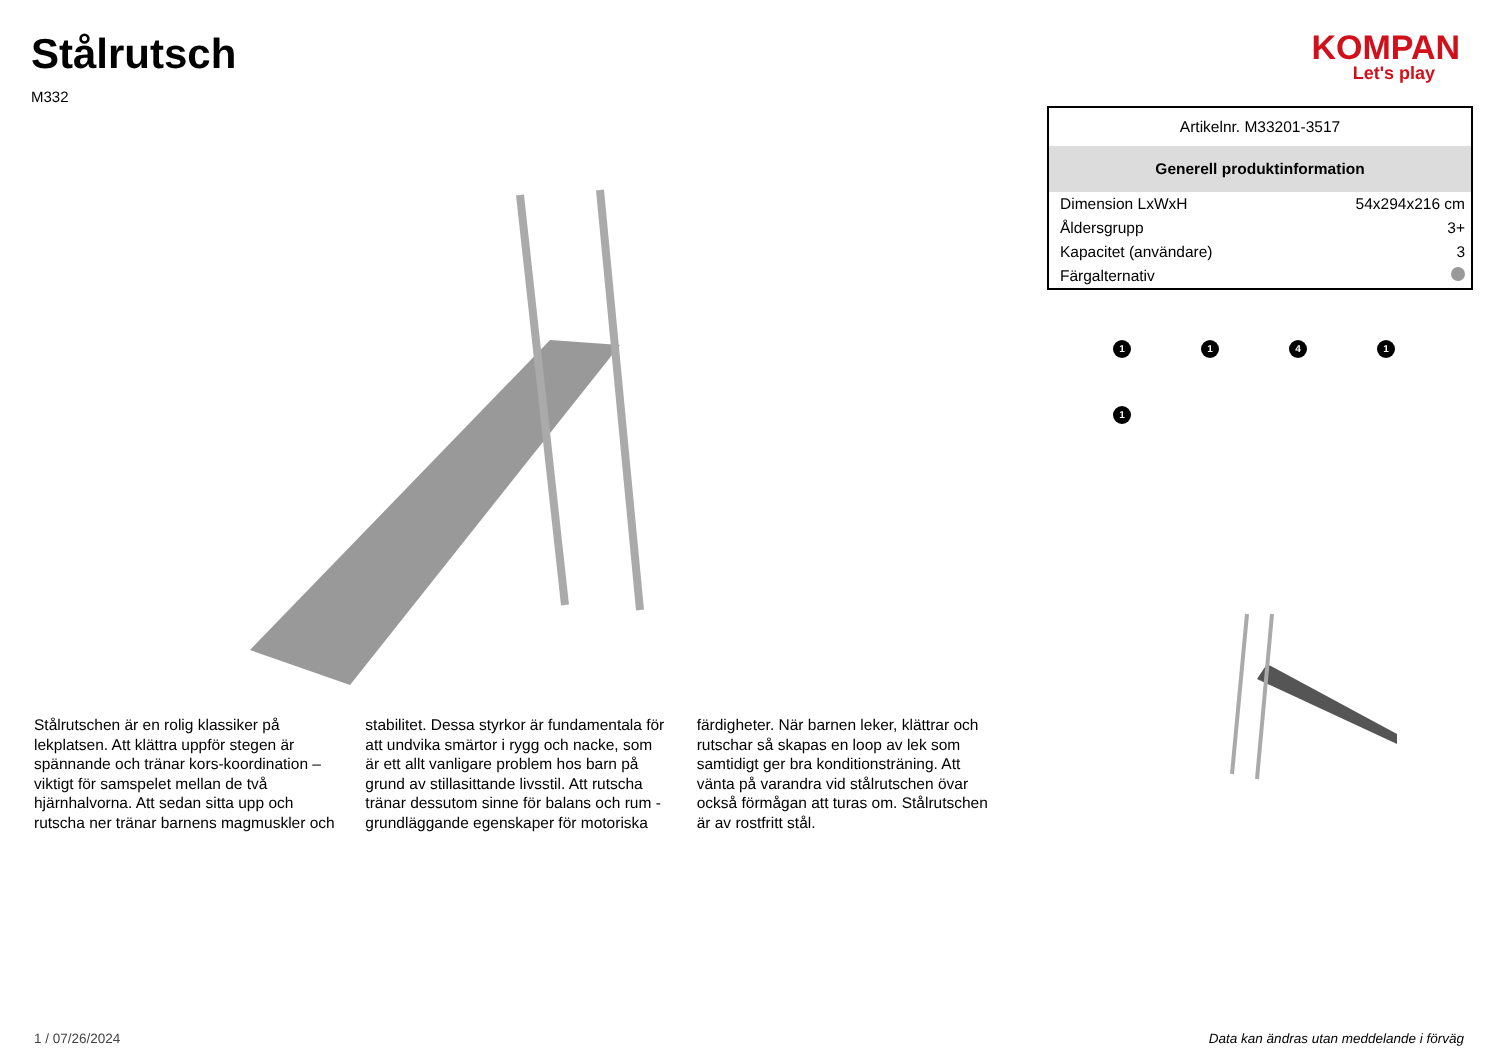Stålrutsch
M332
KOMPAN
Let's play
Stålrutschen är en rolig klassiker på lekplatsen. Att klättra uppför stegen är spännande och tränar kors-koordination – viktigt för samspelet mellan de två hjärnhalvorna. Att sedan sitta upp och rutscha ner tränar barnens magmuskler och stabilitet. Dessa styrkor är fundamentala för att undvika smärtor i rygg och nacke, som är ett allt vanligare problem hos barn på grund av stillasittande livsstil. Att rutscha tränar dessutom sinne för balans och rum - grundläggande egenskaper för motoriska färdigheter. När barnen leker, klättrar och rutschar så skapas en loop av lek som samtidigt ger bra konditionsträning. Att vänta på varandra vid stålrutschen övar också förmågan att turas om. Stålrutschen är av rostfritt stål.
| Artikelnr. M33201-3517 | |
| Generell produktinformation | |
| Dimension LxWxH | 54x294x216 cm |
| Åldersgrupp | 3+ |
| Kapacitet (användare) | 3 |
| Färgalternativ | |
1
1
4
1
1
1 / 07/26/2024 Data kan ändras utan meddelande i förväg